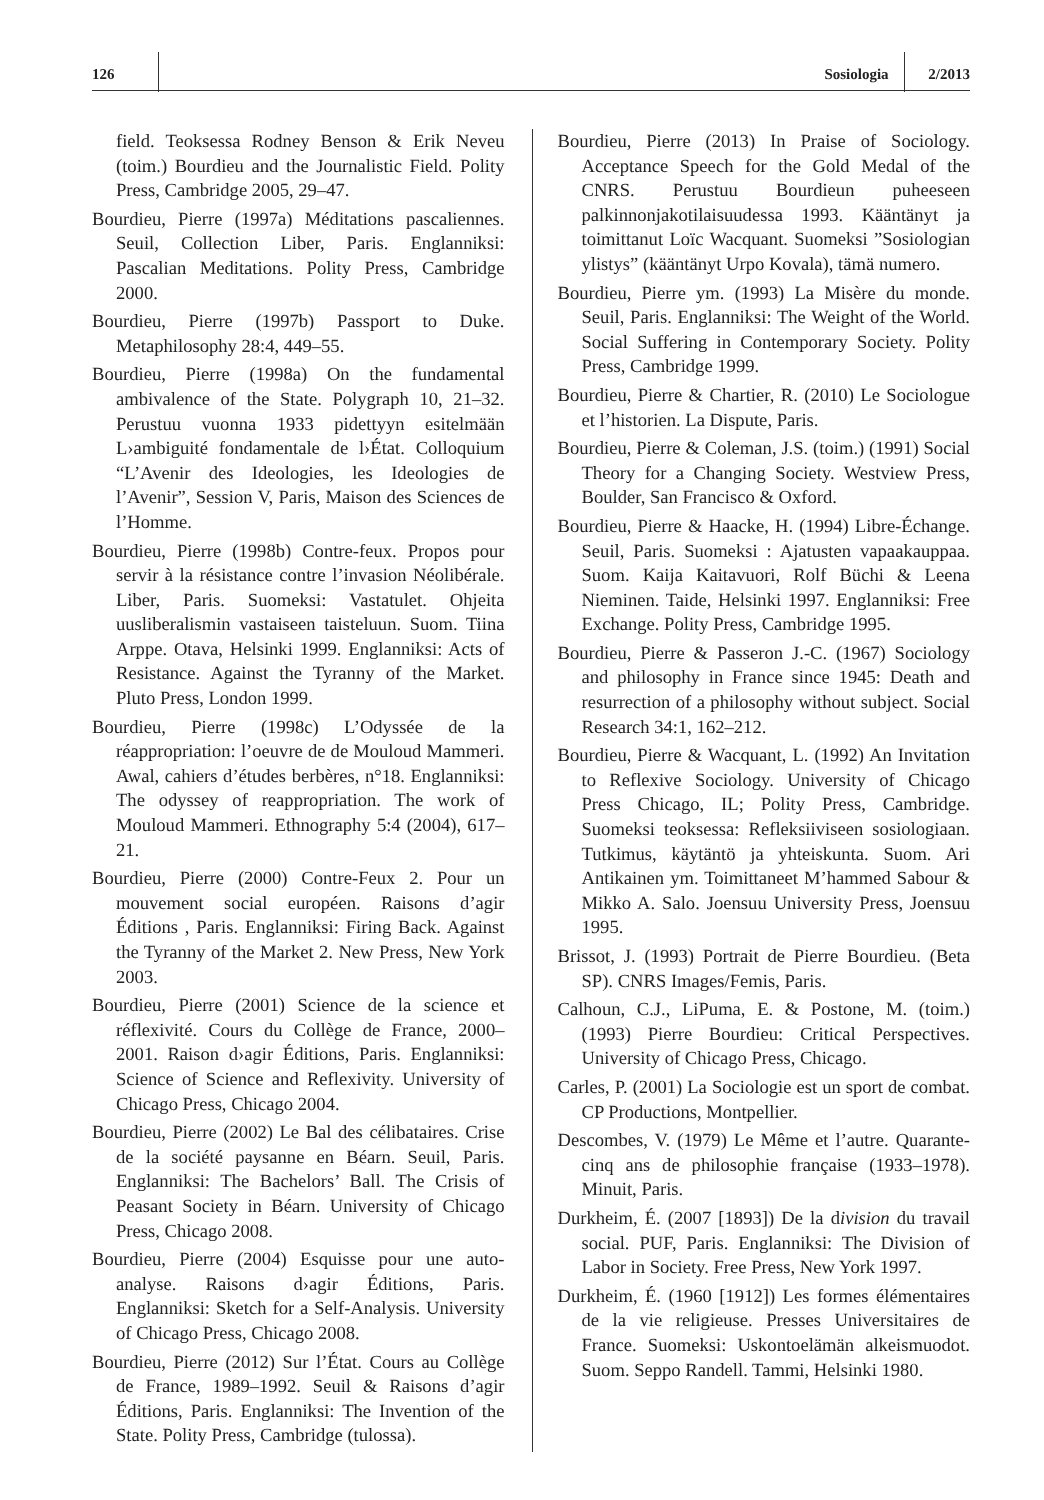126 Sosiologia 2/2013
field. Teoksessa Rodney Benson & Erik Neveu (toim.) Bourdieu and the Journalistic Field. Polity Press, Cambridge 2005, 29–47.
Bourdieu, Pierre (1997a) Méditations pascaliennes. Seuil, Collection Liber, Paris. Englanniksi: Pascalian Meditations. Polity Press, Cambridge 2000.
Bourdieu, Pierre (1997b) Passport to Duke. Metaphilosophy 28:4, 449–55.
Bourdieu, Pierre (1998a) On the fundamental ambivalence of the State. Polygraph 10, 21–32. Perustuu vuonna 1933 pidettyyn esitelmään L›ambiguité fondamentale de l›État. Colloquium “L’Avenir des Ideologies, les Ideologies de l’Avenir”, Session V, Paris, Maison des Sciences de l’Homme.
Bourdieu, Pierre (1998b) Contre-feux. Propos pour servir à la résistance contre l’invasion Néolibérale. Liber, Paris. Suomeksi: Vastatulet. Ohjeita uusliberalismin vastaiseen taisteluun. Suom. Tiina Arppe. Otava, Helsinki 1999. Englanniksi: Acts of Resistance. Against the Tyranny of the Market. Pluto Press, London 1999.
Bourdieu, Pierre (1998c) L’Odyssée de la réappropriation: l’oeuvre de de Mouloud Mammeri. Awal, cahiers d’études berbères, n°18. Englanniksi: The odyssey of reappropriation. The work of Mouloud Mammeri. Ethnography 5:4 (2004), 617–21.
Bourdieu, Pierre (2000) Contre-Feux 2. Pour un mouvement social européen. Raisons d’agir Éditions , Paris. Englanniksi: Firing Back. Against the Tyranny of the Market 2. New Press, New York 2003.
Bourdieu, Pierre (2001) Science de la science et réflexivité. Cours du Collège de France, 2000–2001. Raison d›agir Éditions, Paris. Englanniksi: Science of Science and Reflexivity. University of Chicago Press, Chicago 2004.
Bourdieu, Pierre (2002) Le Bal des célibataires. Crise de la société paysanne en Béarn. Seuil, Paris. Englanniksi: The Bachelors’ Ball. The Crisis of Peasant Society in Béarn. University of Chicago Press, Chicago 2008.
Bourdieu, Pierre (2004) Esquisse pour une auto-analyse. Raisons d›agir Éditions, Paris. Englanniksi: Sketch for a Self-Analysis. University of Chicago Press, Chicago 2008.
Bourdieu, Pierre (2012) Sur l’État. Cours au Collège de France, 1989–1992. Seuil & Raisons d’agir Éditions, Paris. Englanniksi: The Invention of the State. Polity Press, Cambridge (tulossa).
Bourdieu, Pierre (2013) In Praise of Sociology. Acceptance Speech for the Gold Medal of the CNRS. Perustuu Bourdieun puheeseen palkinnonjakotilaisuudessa 1993. Kääntänyt ja toimittanut Loïc Wacquant. Suomeksi ”Sosiologian ylistys” (kääntänyt Urpo Kovala), tämä numero.
Bourdieu, Pierre ym. (1993) La Misère du monde. Seuil, Paris. Englanniksi: The Weight of the World. Social Suffering in Contemporary Society. Polity Press, Cambridge 1999.
Bourdieu, Pierre & Chartier, R. (2010) Le Sociologue et l’historien. La Dispute, Paris.
Bourdieu, Pierre & Coleman, J.S. (toim.) (1991) Social Theory for a Changing Society. Westview Press, Boulder, San Francisco & Oxford.
Bourdieu, Pierre & Haacke, H. (1994) Libre-Échange. Seuil, Paris. Suomeksi : Ajatusten vapaakauppaa. Suom. Kaija Kaitavuori, Rolf Büchi & Leena Nieminen. Taide, Helsinki 1997. Englanniksi: Free Exchange. Polity Press, Cambridge 1995.
Bourdieu, Pierre & Passeron J.-C. (1967) Sociology and philosophy in France since 1945: Death and resurrection of a philosophy without subject. Social Research 34:1, 162–212.
Bourdieu, Pierre & Wacquant, L. (1992) An Invitation to Reflexive Sociology. University of Chicago Press Chicago, IL; Polity Press, Cambridge. Suomeksi teoksessa: Refleksiiviseen sosiologiaan. Tutkimus, käytäntö ja yhteiskunta. Suom. Ari Antikainen ym. Toimittaneet M’hammed Sabour & Mikko A. Salo. Joensuu University Press, Joensuu 1995.
Brissot, J. (1993) Portrait de Pierre Bourdieu. (Beta SP). CNRS Images/Femis, Paris.
Calhoun, C.J., LiPuma, E. & Postone, M. (toim.) (1993) Pierre Bourdieu: Critical Perspectives. University of Chicago Press, Chicago.
Carles, P. (2001) La Sociologie est un sport de combat. CP Productions, Montpellier.
Descombes, V. (1979) Le Même et l’autre. Quarante-cinq ans de philosophie française (1933–1978). Minuit, Paris.
Durkheim, É. (2007 [1893]) De la division du travail social. PUF, Paris. Englanniksi: The Division of Labor in Society. Free Press, New York 1997.
Durkheim, É. (1960 [1912]) Les formes élémentaires de la vie religieuse. Presses Universitaires de France. Suomeksi: Uskontoelämän alkeismuodot. Suom. Seppo Randell. Tammi, Helsinki 1980.